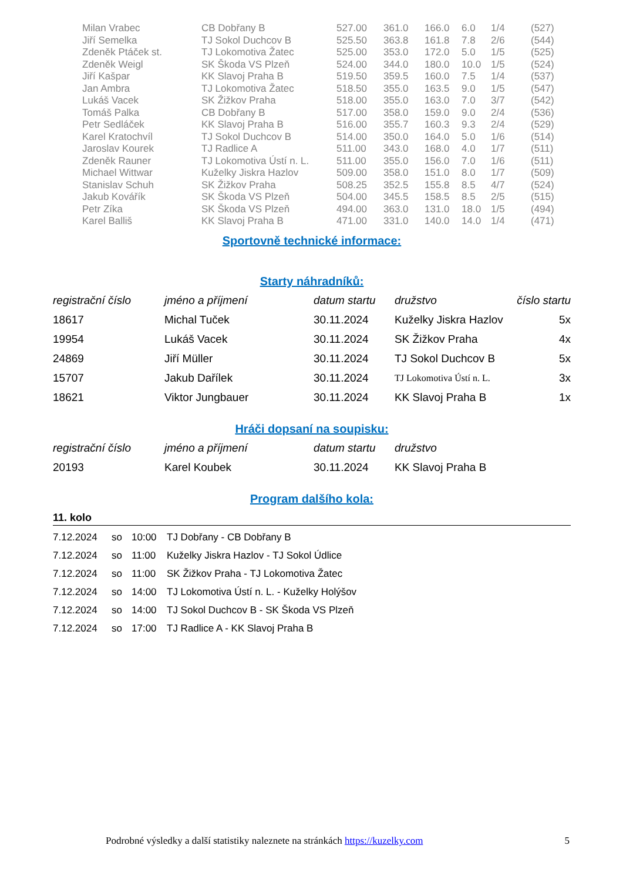| Milan Vrabec | CB Dobřany B | 527.00 | 361.0 | 166.0 | 6.0 | 1/4 | (527) |
| Jiří Semelka | TJ Sokol Duchcov B | 525.50 | 363.8 | 161.8 | 7.8 | 2/6 | (544) |
| Zdeněk Ptáček st. | TJ Lokomotiva Žatec | 525.00 | 353.0 | 172.0 | 5.0 | 1/5 | (525) |
| Zdeněk Weigl | SK Škoda VS Plzeň | 524.00 | 344.0 | 180.0 | 10.0 | 1/5 | (524) |
| Jiří Kašpar | KK Slavoj Praha B | 519.50 | 359.5 | 160.0 | 7.5 | 1/4 | (537) |
| Jan Ambra | TJ Lokomotiva Žatec | 518.50 | 355.0 | 163.5 | 9.0 | 1/5 | (547) |
| Lukáš Vacek | SK Žižkov Praha | 518.00 | 355.0 | 163.0 | 7.0 | 3/7 | (542) |
| Tomáš Palka | CB Dobřany B | 517.00 | 358.0 | 159.0 | 9.0 | 2/4 | (536) |
| Petr Sedláček | KK Slavoj Praha B | 516.00 | 355.7 | 160.3 | 9.3 | 2/4 | (529) |
| Karel Kratochvíl | TJ Sokol Duchcov B | 514.00 | 350.0 | 164.0 | 5.0 | 1/6 | (514) |
| Jaroslav Kourek | TJ Radlice A | 511.00 | 343.0 | 168.0 | 4.0 | 1/7 | (511) |
| Zdeněk Rauner | TJ Lokomotiva Ústí n. L. | 511.00 | 355.0 | 156.0 | 7.0 | 1/6 | (511) |
| Michael Wittwar | Kuželky Jiskra Hazlov | 509.00 | 358.0 | 151.0 | 8.0 | 1/7 | (509) |
| Stanislav Schuh | SK Žižkov Praha | 508.25 | 352.5 | 155.8 | 8.5 | 4/7 | (524) |
| Jakub Kovářík | SK Škoda VS Plzeň | 504.00 | 345.5 | 158.5 | 8.5 | 2/5 | (515) |
| Petr Zíka | SK Škoda VS Plzeň | 494.00 | 363.0 | 131.0 | 18.0 | 1/5 | (494) |
| Karel Balliš | KK Slavoj Praha B | 471.00 | 331.0 | 140.0 | 14.0 | 1/4 | (471) |
Sportovně technické informace:
Starty náhradníků:
| registrační číslo | jméno a příjmení | datum startu | družstvo | číslo startu |
| --- | --- | --- | --- | --- |
| 18617 | Michal Tuček | 30.11.2024 | Kuželky Jiskra Hazlov | 5x |
| 19954 | Lukáš Vacek | 30.11.2024 | SK Žižkov Praha | 4x |
| 24869 | Jiří Müller | 30.11.2024 | TJ Sokol Duchcov B | 5x |
| 15707 | Jakub Dařílek | 30.11.2024 | TJ Lokomotiva Ústí n. L. | 3x |
| 18621 | Viktor Jungbauer | 30.11.2024 | KK Slavoj Praha B | 1x |
Hráči dopsaní na soupisku:
| registrační číslo | jméno a příjmení | datum startu | družstvo |
| --- | --- | --- | --- |
| 20193 | Karel Koubek | 30.11.2024 | KK Slavoj Praha B |
Program dalšího kola:
11. kolo
| 7.12.2024 | so | 10:00 | TJ Dobřany - CB Dobřany B |
| 7.12.2024 | so | 11:00 | Kuželky Jiskra Hazlov - TJ Sokol Údlice |
| 7.12.2024 | so | 11:00 | SK Žižkov Praha - TJ Lokomotiva Žatec |
| 7.12.2024 | so | 14:00 | TJ Lokomotiva Ústí n. L. - Kuželky Holýšov |
| 7.12.2024 | so | 14:00 | TJ Sokol Duchcov B - SK Škoda VS Plzeň |
| 7.12.2024 | so | 17:00 | TJ Radlice A - KK Slavoj Praha B |
Podrobné výsledky a další statistiky naleznete na stránkách https://kuzelky.com 5